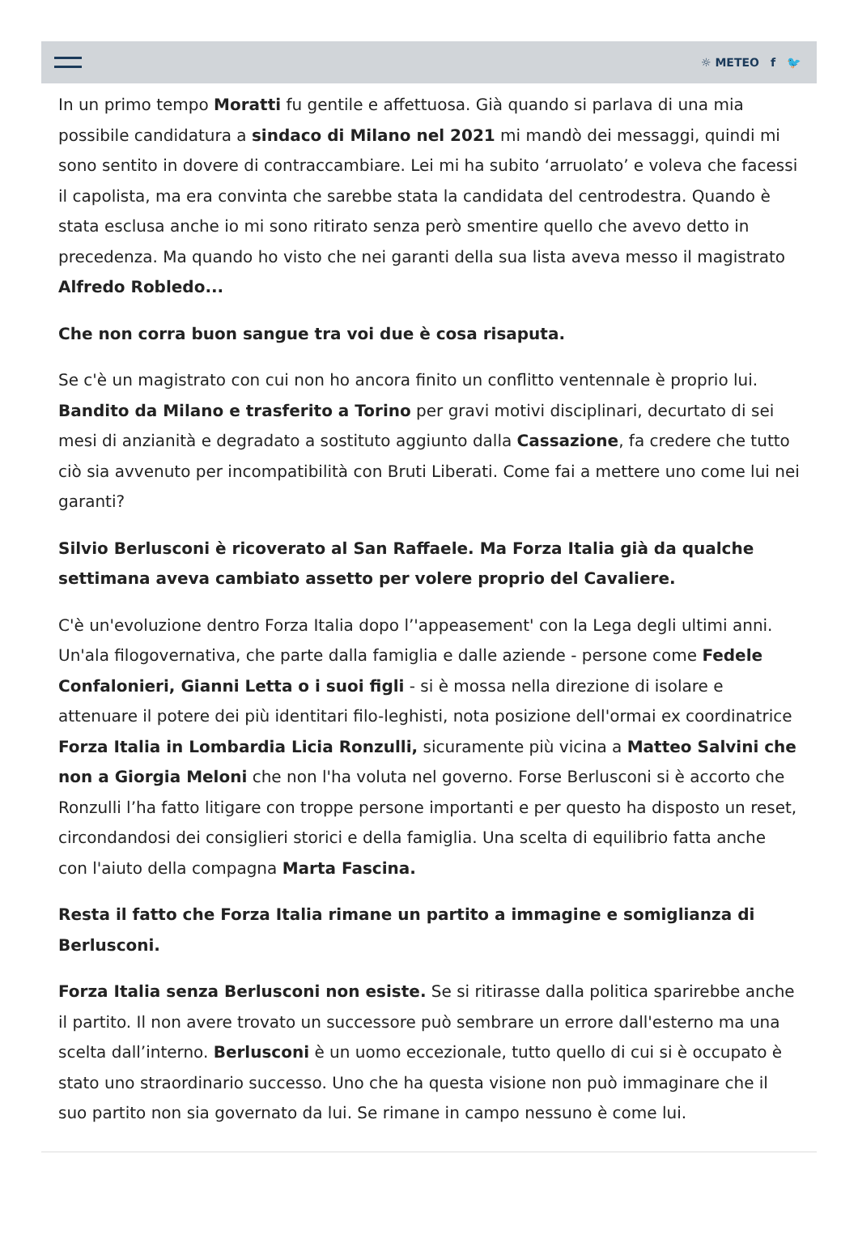☼ METEO f 🐦
In un primo tempo Moratti fu gentile e affettuosa. Già quando si parlava di una mia possibile candidatura a sindaco di Milano nel 2021 mi mandò dei messaggi, quindi mi sono sentito in dovere di contraccambiare. Lei mi ha subito ‘arruolato’ e voleva che facessi il capolista, ma era convinta che sarebbe stata la candidata del centrodestra. Quando è stata esclusa anche io mi sono ritirato senza però smentire quello che avevo detto in precedenza. Ma quando ho visto che nei garanti della sua lista aveva messo il magistrato Alfredo Robledo...
Che non corra buon sangue tra voi due è cosa risaputa.
Se c'è un magistrato con cui non ho ancora finito un conflitto ventennale è proprio lui. Bandito da Milano e trasferito a Torino per gravi motivi disciplinari, decurtato di sei mesi di anzianità e degradato a sostituto aggiunto dalla Cassazione, fa credere che tutto ciò sia avvenuto per incompatibilità con Bruti Liberati. Come fai a mettere uno come lui nei garanti?
Silvio Berlusconi è ricoverato al San Raffaele. Ma Forza Italia già da qualche settimana aveva cambiato assetto per volere proprio del Cavaliere.
C'è un'evoluzione dentro Forza Italia dopo l’'appeasement' con la Lega degli ultimi anni. Un'ala filogovernativa, che parte dalla famiglia e dalle aziende - persone come Fedele Confalonieri, Gianni Letta o i suoi figli - si è mossa nella direzione di isolare e attenuare il potere dei più identitari filo-leghisti, nota posizione dell'ormai ex coordinatrice Forza Italia in Lombardia Licia Ronzulli, sicuramente più vicina a Matteo Salvini che non a Giorgia Meloni che non l'ha voluta nel governo. Forse Berlusconi si è accorto che Ronzulli l’ha fatto litigare con troppe persone importanti e per questo ha disposto un reset, circondandosi dei consiglieri storici e della famiglia. Una scelta di equilibrio fatta anche con l'aiuto della compagna Marta Fascina.
Resta il fatto che Forza Italia rimane un partito a immagine e somiglianza di Berlusconi.
Forza Italia senza Berlusconi non esiste. Se si ritirasse dalla politica sparirebbe anche il partito. Il non avere trovato un successore può sembrare un errore dall'esterno ma una scelta dall’interno. Berlusconi è un uomo eccezionale, tutto quello di cui si è occupato è stato uno straordinario successo. Uno che ha questa visione non può immaginare che il suo partito non sia governato da lui. Se rimane in campo nessuno è come lui.